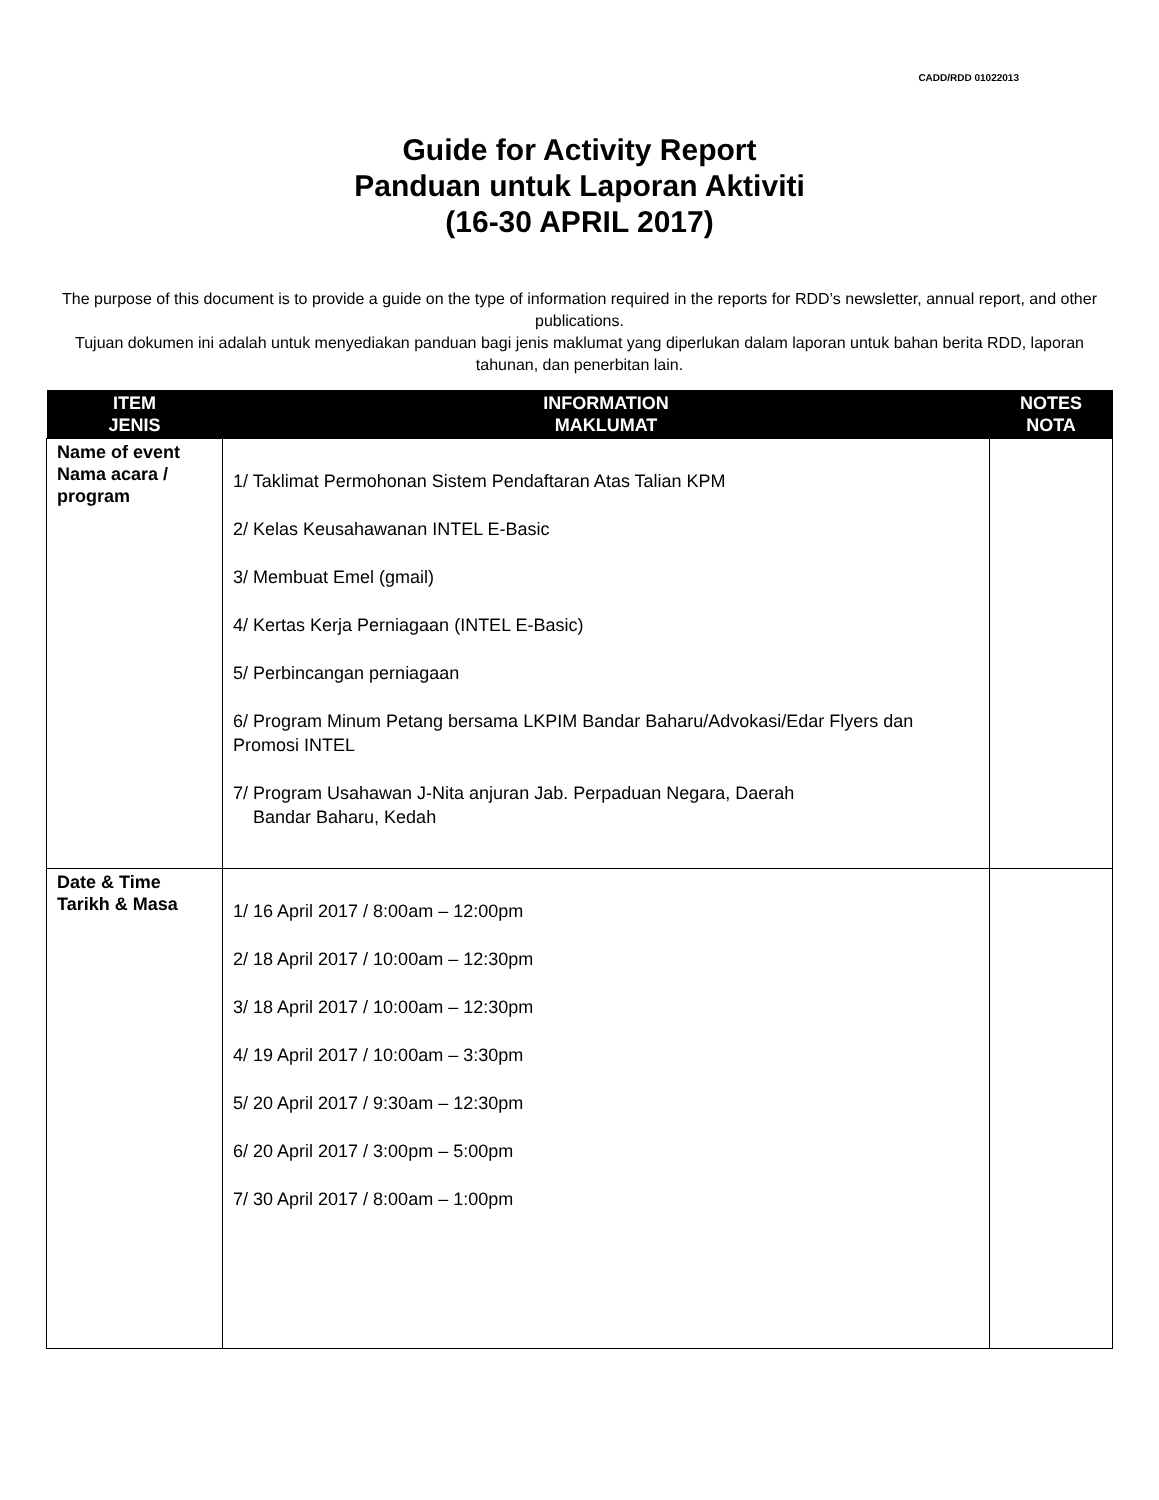CADD/RDD 01022013
Guide for Activity Report
Panduan untuk Laporan Aktiviti
(16-30 APRIL 2017)
The purpose of this document is to provide a guide on the type of information required in the reports for RDD’s newsletter, annual report, and other publications.
Tujuan dokumen ini adalah untuk menyediakan panduan bagi jenis maklumat yang diperlukan dalam laporan untuk bahan berita RDD, laporan tahunan, dan penerbitan lain.
| ITEM JENIS | INFORMATION MAKLUMAT | NOTES NOTA |
| --- | --- | --- |
| Name of event Nama acara / program | 1/ Taklimat Permohonan Sistem Pendaftaran Atas Talian KPM 2/ Kelas Keusahawanan INTEL E-Basic 3/ Membuat Emel (gmail) 4/ Kertas Kerja Perniagaan (INTEL E-Basic) 5/ Perbincangan perniagaan 6/ Program Minum Petang bersama LKPIM Bandar Baharu/Advokasi/Edar Flyers dan Promosi INTEL 7/ Program Usahawan J-Nita anjuran Jab. Perpaduan Negara, Daerah Bandar Baharu, Kedah | |
| Date & Time Tarikh & Masa | 1/ 16 April 2017 / 8:00am – 12:00pm 2/ 18 April 2017 / 10:00am – 12:30pm 3/ 18 April 2017 / 10:00am – 12:30pm 4/ 19 April 2017 / 10:00am – 3:30pm 5/ 20 April 2017 / 9:30am – 12:30pm 6/ 20 April 2017 / 3:00pm – 5:00pm 7/ 30 April 2017 / 8:00am – 1:00pm | |